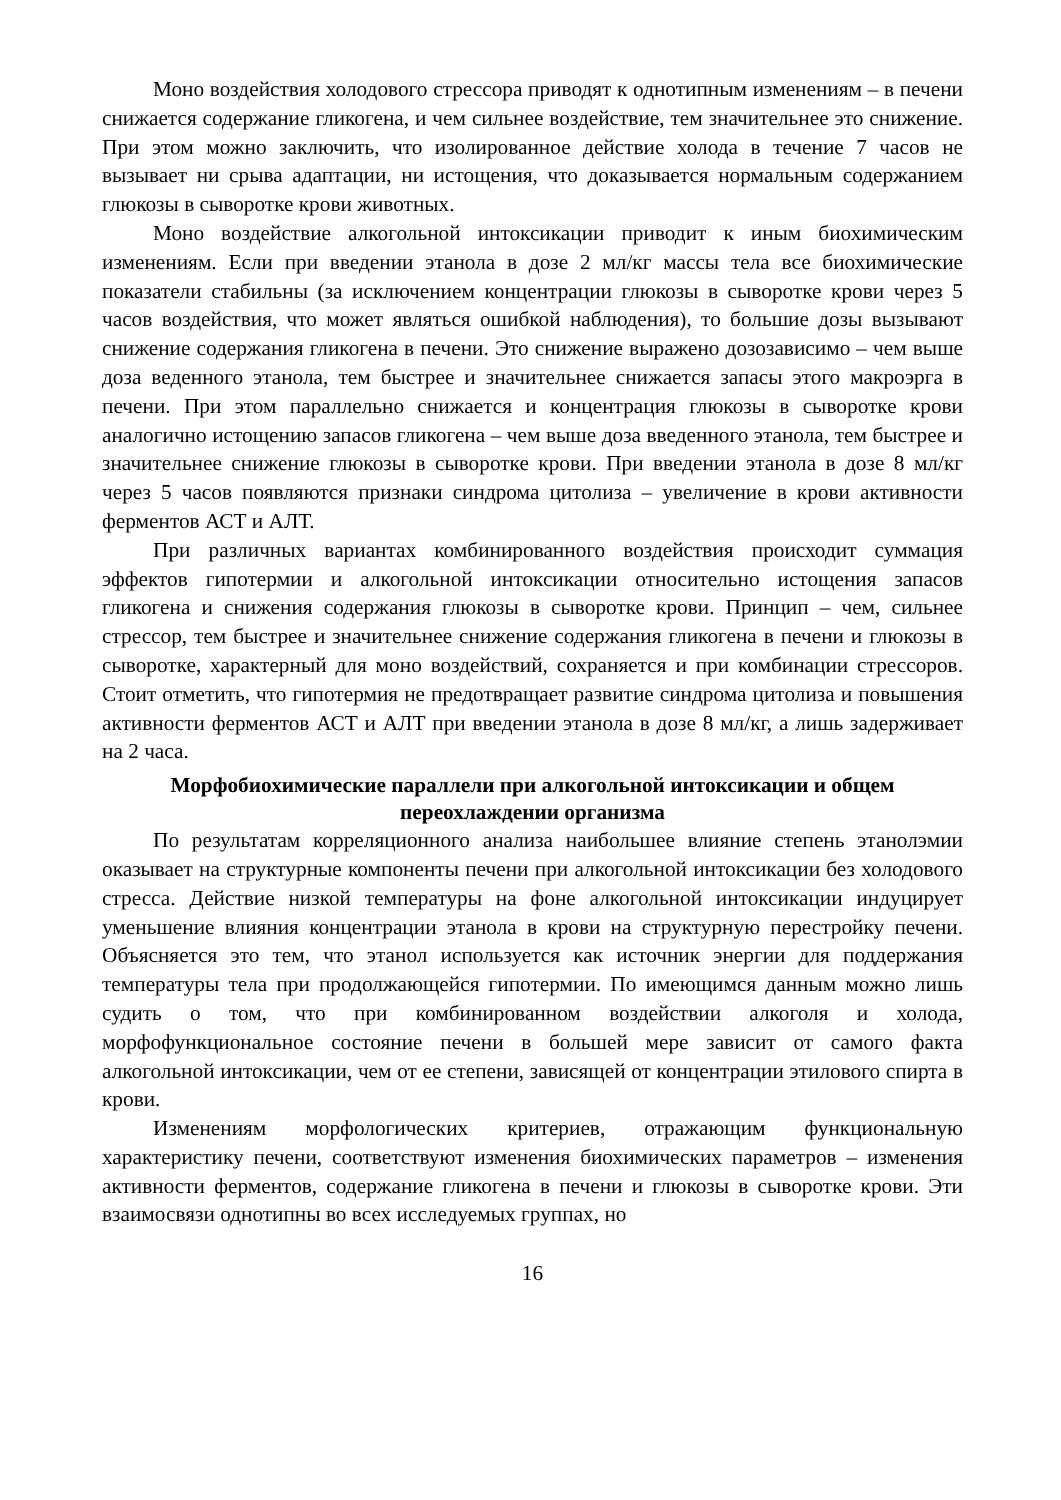Моно воздействия холодового стрессора приводят к однотипным изменениям – в печени снижается содержание гликогена, и чем сильнее воздействие, тем значительнее это снижение. При этом можно заключить, что изолированное действие холода в течение 7 часов не вызывает ни срыва адаптации, ни истощения, что доказывается нормальным содержанием глюкозы в сыворотке крови животных.
Моно воздействие алкогольной интоксикации приводит к иным биохимическим изменениям. Если при введении этанола в дозе 2 мл/кг массы тела все биохимические показатели стабильны (за исключением концентрации глюкозы в сыворотке крови через 5 часов воздействия, что может являться ошибкой наблюдения), то большие дозы вызывают снижение содержания гликогена в печени. Это снижение выражено дозозависимо – чем выше доза веденного этанола, тем быстрее и значительнее снижается запасы этого макроэрга в печени. При этом параллельно снижается и концентрация глюкозы в сыворотке крови аналогично истощению запасов гликогена – чем выше доза введенного этанола, тем быстрее и значительнее снижение глюкозы в сыворотке крови. При введении этанола в дозе 8 мл/кг через 5 часов появляются признаки синдрома цитолиза – увеличение в крови активности ферментов АСТ и АЛТ.
При различных вариантах комбинированного воздействия происходит суммация эффектов гипотермии и алкогольной интоксикации относительно истощения запасов гликогена и снижения содержания глюкозы в сыворотке крови. Принцип – чем, сильнее стрессор, тем быстрее и значительнее снижение содержания гликогена в печени и глюкозы в сыворотке, характерный для моно воздействий, сохраняется и при комбинации стрессоров. Стоит отметить, что гипотермия не предотвращает развитие синдрома цитолиза и повышения активности ферментов АСТ и АЛТ при введении этанола в дозе 8 мл/кг, а лишь задерживает на 2 часа.
Морфобиохимические параллели при алкогольной интоксикации и общем переохлаждении организма
По результатам корреляционного анализа наибольшее влияние степень этанолэмии оказывает на структурные компоненты печени при алкогольной интоксикации без холодового стресса. Действие низкой температуры на фоне алкогольной интоксикации индуцирует уменьшение влияния концентрации этанола в крови на структурную перестройку печени. Объясняется это тем, что этанол используется как источник энергии для поддержания температуры тела при продолжающейся гипотермии. По имеющимся данным можно лишь судить о том, что при комбинированном воздействии алкоголя и холода, морфофункциональное состояние печени в большей мере зависит от самого факта алкогольной интоксикации, чем от ее степени, зависящей от концентрации этилового спирта в крови.
Изменениям морфологических критериев, отражающим функциональную характеристику печени, соответствуют изменения биохимических параметров – изменения активности ферментов, содержание гликогена в печени и глюкозы в сыворотке крови. Эти взаимосвязи однотипны во всех исследуемых группах, но
16